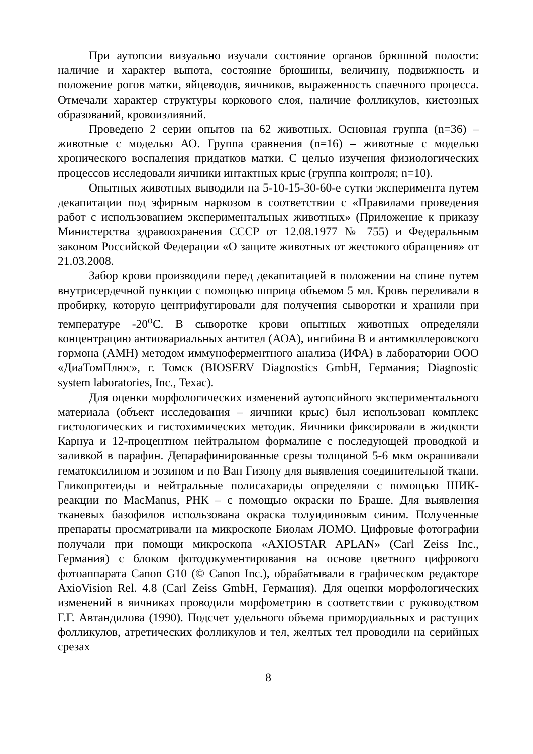При аутопсии визуально изучали состояние органов брюшной полости: наличие и характер выпота, состояние брюшины, величину, подвижность и положение рогов матки, яйцеводов, яичников, выраженность спаечного процесса. Отмечали характер структуры коркового слоя, наличие фолликулов, кистозных образований, кровоизлияний.
Проведено 2 серии опытов на 62 животных. Основная группа (n=36) – животные с моделью АО. Группа сравнения (n=16) – животные с моделью хронического воспаления придатков матки. С целью изучения физиологических процессов исследовали яичники интактных крыс (группа контроля; n=10).
Опытных животных выводили на 5-10-15-30-60-е сутки эксперимента путем декапитации под эфирным наркозом в соответствии с «Правилами проведения работ с использованием экспериментальных животных» (Приложение к приказу Министерства здравоохранения СССР от 12.08.1977 № 755) и Федеральным законом Российской Федерации «О защите животных от жестокого обращения» от 21.03.2008.
Забор крови производили перед декапитацией в положении на спине путем внутрисердечной пункции с помощью шприца объемом 5 мл. Кровь переливали в пробирку, которую центрифугировали для получения сыворотки и хранили при температуре -20<sup>o</sup>С. В сыворотке крови опытных животных определяли концентрацию антиовариальных антител (АОА), ингибина В и антимюллеровского гормона (АМН) методом иммуноферментного анализа (ИФА) в лаборатории ООО «ДиаТомПлюс», г. Томск (BIOSERV Diagnostics GmbH, Германия; Diagnostic system laboratories, Inc., Texac).
Для оценки морфологических изменений аутопсийного экспериментального материала (объект исследования – яичники крыс) был использован комплекс гистологических и гистохимических методик. Яичники фиксировали в жидкости Карнуа и 12-процентном нейтральном формалине с последующей проводкой и заливкой в парафин. Депарафинированные срезы толщиной 5-6 мкм окрашивали гематоксилином и эозином и по Ван Гизону для выявления соединительной ткани. Гликопротеиды и нейтральные полисахариды определяли с помощью ШИК-реакции по MacManus, РНК – с помощью окраски по Браше. Для выявления тканевых базофилов использована окраска толуидиновым синим. Полученные препараты просматривали на микроскопе Биолам ЛОМО. Цифровые фотографии получали при помощи микроскопа «AXIOSTAR APLAN» (Carl Zeiss Inc., Германия) с блоком фотодокументирования на основе цветного цифрового фотоаппарата Canon G10 (© Canon Inc.), обрабатывали в графическом редакторе AxioVision Rel. 4.8 (Carl Zeiss GmbH, Германия). Для оценки морфологических изменений в яичниках проводили морфометрию в соответствии с руководством Г.Г. Автандилова (1990). Подсчет удельного объема примордиальных и растущих фолликулов, атретических фолликулов и тел, желтых тел проводили на серийных срезах
8